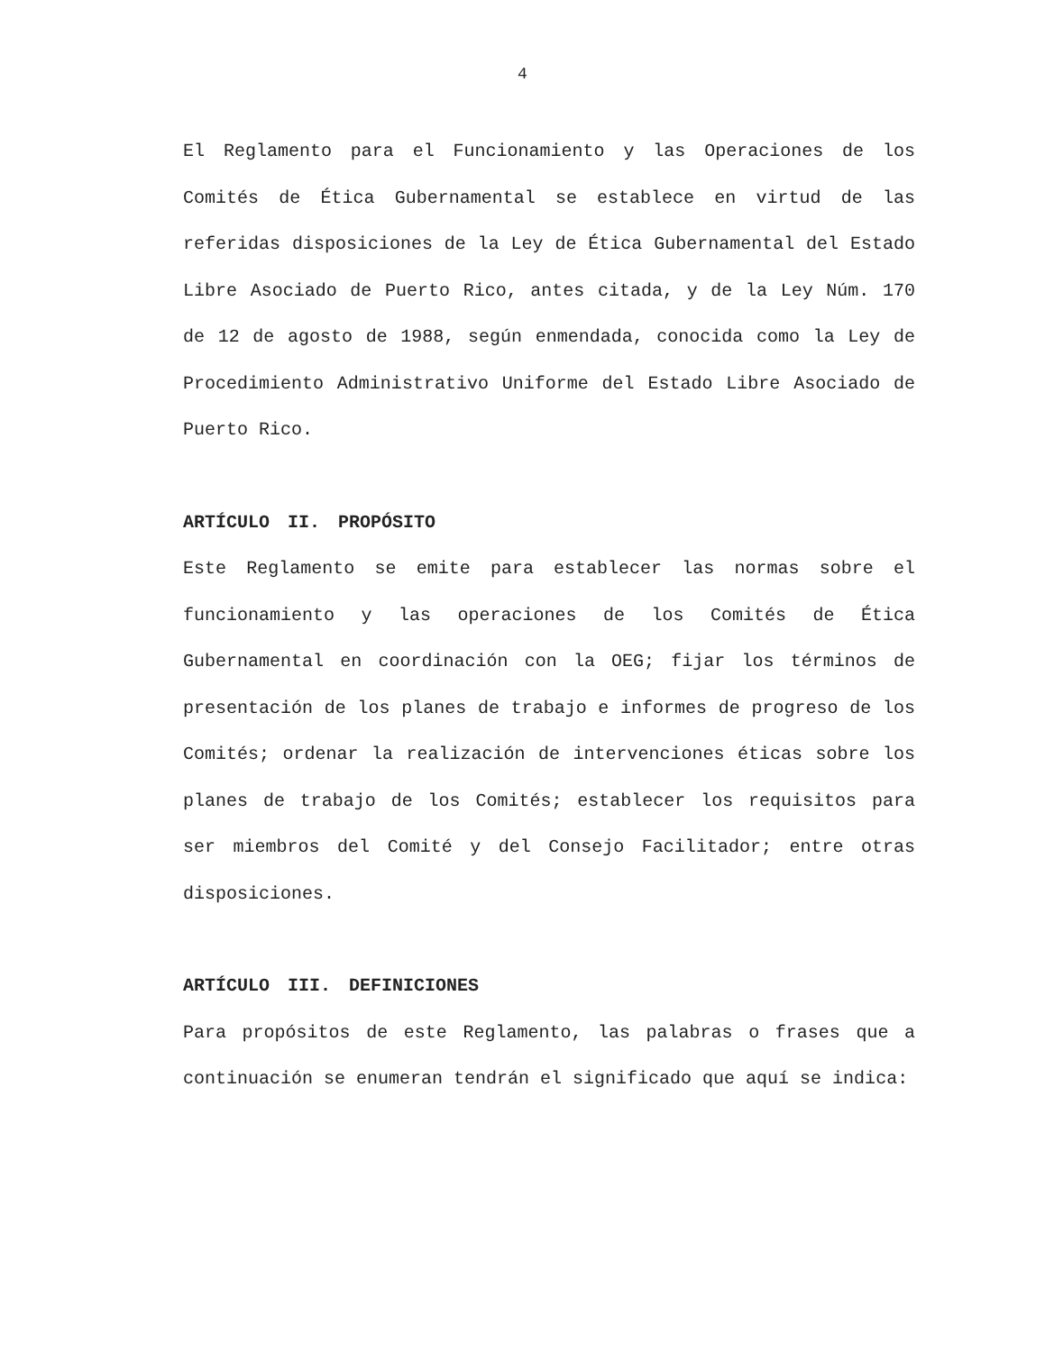4
El Reglamento para el Funcionamiento y las Operaciones de los Comités de Ética Gubernamental se establece en virtud de las referidas disposiciones de la Ley de Ética Gubernamental del Estado Libre Asociado de Puerto Rico, antes citada, y de la Ley Núm. 170 de 12 de agosto de 1988, según enmendada, conocida como la Ley de Procedimiento Administrativo Uniforme del Estado Libre Asociado de Puerto Rico.
ARTÍCULO II. PROPÓSITO
Este Reglamento se emite para establecer las normas sobre el funcionamiento y las operaciones de los Comités de Ética Gubernamental en coordinación con la OEG; fijar los términos de presentación de los planes de trabajo e informes de progreso de los Comités; ordenar la realización de intervenciones éticas sobre los planes de trabajo de los Comités; establecer los requisitos para ser miembros del Comité y del Consejo Facilitador; entre otras disposiciones.
ARTÍCULO III. DEFINICIONES
Para propósitos de este Reglamento, las palabras o frases que a continuación se enumeran tendrán el significado que aquí se indica: